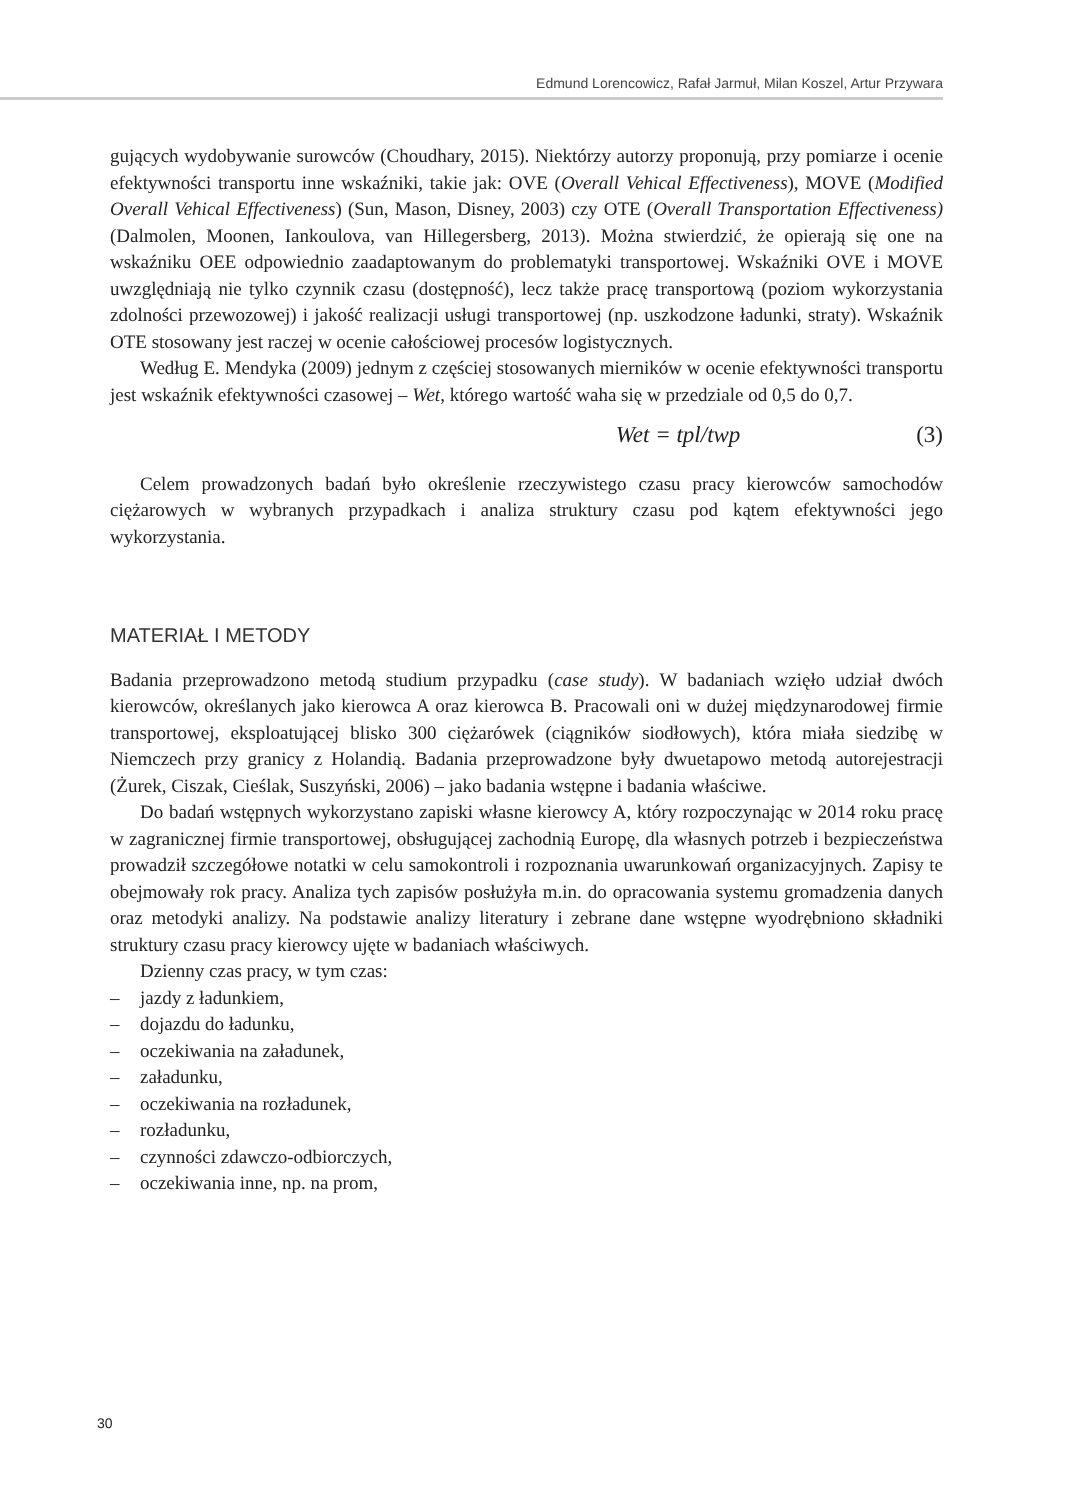Edmund Lorencowicz, Rafał Jarmuł, Milan Koszel, Artur Przywara
gujących wydobywanie surowców (Choudhary, 2015). Niektórzy autorzy proponują, przy pomiarze i ocenie efektywności transportu inne wskaźniki, takie jak: OVE (Overall Vehical Effectiveness), MOVE (Modified Overall Vehical Effectiveness) (Sun, Mason, Disney, 2003) czy OTE (Overall Transportation Effectiveness) (Dalmolen, Moonen, Iankoulova, van Hillegersberg, 2013). Można stwierdzić, że opierają się one na wskaźniku OEE odpowiednio zaadaptowanym do problematyki transportowej. Wskaźniki OVE i MOVE uwzględniają nie tylko czynnik czasu (dostępność), lecz także pracę transportową (poziom wykorzystania zdolności przewozowej) i jakość realizacji usługi transportowej (np. uszkodzone ładunki, straty). Wskaźnik OTE stosowany jest raczej w ocenie całościowej procesów logistycznych.
Według E. Mendyka (2009) jednym z częściej stosowanych mierników w ocenie efektywności transportu jest wskaźnik efektywności czasowej – Wet, którego wartość waha się w przedziale od 0,5 do 0,7.
Wet = tpl/twp (3)
Celem prowadzonych badań było określenie rzeczywistego czasu pracy kierowców samochodów ciężarowych w wybranych przypadkach i analiza struktury czasu pod kątem efektywności jego wykorzystania.
MATERIAŁ I METODY
Badania przeprowadzono metodą studium przypadku (case study). W badaniach wzięło udział dwóch kierowców, określanych jako kierowca A oraz kierowca B. Pracowali oni w dużej międzynarodowej firmie transportowej, eksploatującej blisko 300 ciężarówek (ciągników siodłowych), która miała siedzibę w Niemczech przy granicy z Holandią. Badania przeprowadzone były dwuetapowo metodą autorejestracji (Żurek, Ciszak, Cieślak, Suszyński, 2006) – jako badania wstępne i badania właściwe.
Do badań wstępnych wykorzystano zapiski własne kierowcy A, który rozpoczynając w 2014 roku pracę w zagranicznej firmie transportowej, obsługującej zachodnią Europę, dla własnych potrzeb i bezpieczeństwa prowadził szczegółowe notatki w celu samokontroli i rozpoznania uwarunkowań organizacyjnych. Zapisy te obejmowały rok pracy. Analiza tych zapisów posłużyła m.in. do opracowania systemu gromadzenia danych oraz metodyki analizy. Na podstawie analizy literatury i zebrane dane wstępne wyodrębniono składniki struktury czasu pracy kierowcy ujęte w badaniach właściwych.
Dzienny czas pracy, w tym czas:
– jazdy z ładunkiem,
– dojazdu do ładunku,
– oczekiwania na załadunek,
– załadunku,
– oczekiwania na rozładunek,
– rozładunku,
– czynności zdawczo-odbiorczych,
– oczekiwania inne, np. na prom,
30